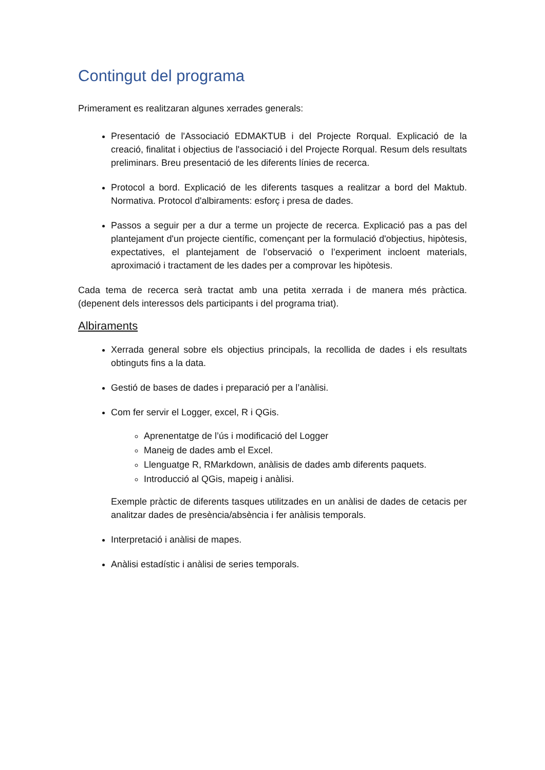Contingut del programa
Primerament es realitzaran algunes xerrades generals:
Presentació de l'Associació EDMAKTUB i del Projecte Rorqual. Explicació de la creació, finalitat i objectius de l'associació i del Projecte Rorqual. Resum dels resultats preliminars. Breu presentació de les diferents línies de recerca.
Protocol a bord. Explicació de les diferents tasques a realitzar a bord del Maktub. Normativa. Protocol d'albiraments: esforç i presa de dades.
Passos a seguir per a dur a terme un projecte de recerca. Explicació pas a pas del plantejament d'un projecte científic, començant per la formulació d'objectius, hipòtesis, expectatives, el plantejament de l’observació o l’experiment incloent materials, aproximació i tractament de les dades per a comprovar les hipòtesis.
Cada tema de recerca serà tractat amb una petita xerrada i de manera més pràctica. (depenent dels interessos dels participants i del programa triat).
Albiraments
Xerrada general sobre els objectius principals, la recollida de dades i els resultats obtinguts fins a la data.
Gestió de bases de dades i preparació per a l’anàlisi.
Com fer servir el Logger, excel, R i QGis.
Aprenentatge de l’ús i modificació del Logger
Maneig de dades amb el Excel.
Llenguatge R, RMarkdown, anàlisis de dades amb diferents paquets.
Introducció al QGis, mapeig i anàlisi.
Exemple pràctic de diferents tasques utilitzades en un anàlisi de dades de cetacis per analitzar dades de presència/absència i fer anàlisis temporals.
Interpretació i anàlisi de mapes.
Anàlisi estadístic i anàlisi de series temporals.